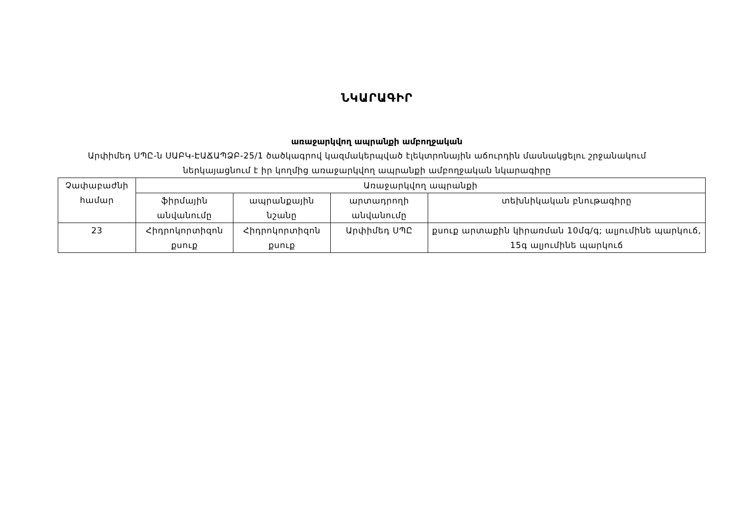ՆԿԱՐԱԳԻՐ
առաջարկվող ապրանքի ամբողջական
Արփիմեդ ՍՊԸ-ն ՍԱԲԿ-ԷԱՃԱՊՁԲ-25/1 ծածկագրով կազմակերպված էլեկտրոնային աճուրդին մասնակցելու շրջանակում ներկայացնում է իր կողմից առաջարկվող ապրանքի ամբողջական նկարագիրը
| Չափաբաժնի համար | Առաջարկվող ապրանքի | | | |
| --- | --- | --- | --- | --- |
| | ֆիրմային անվանումը | ապրանքային նշանը | արտադրողի անվանումը | տեխնիկական բնութագիրը |
| 23 | Հիդրոկորտիզոն քսուք | Հիդրոկորտիզոն քսուք | Արփիմեդ ՍՊԸ | քսուք արտաքին կիրառման 10մգ/գ; ալյումինե պարկուճ, 15գ ալյումինե պարկուճ |